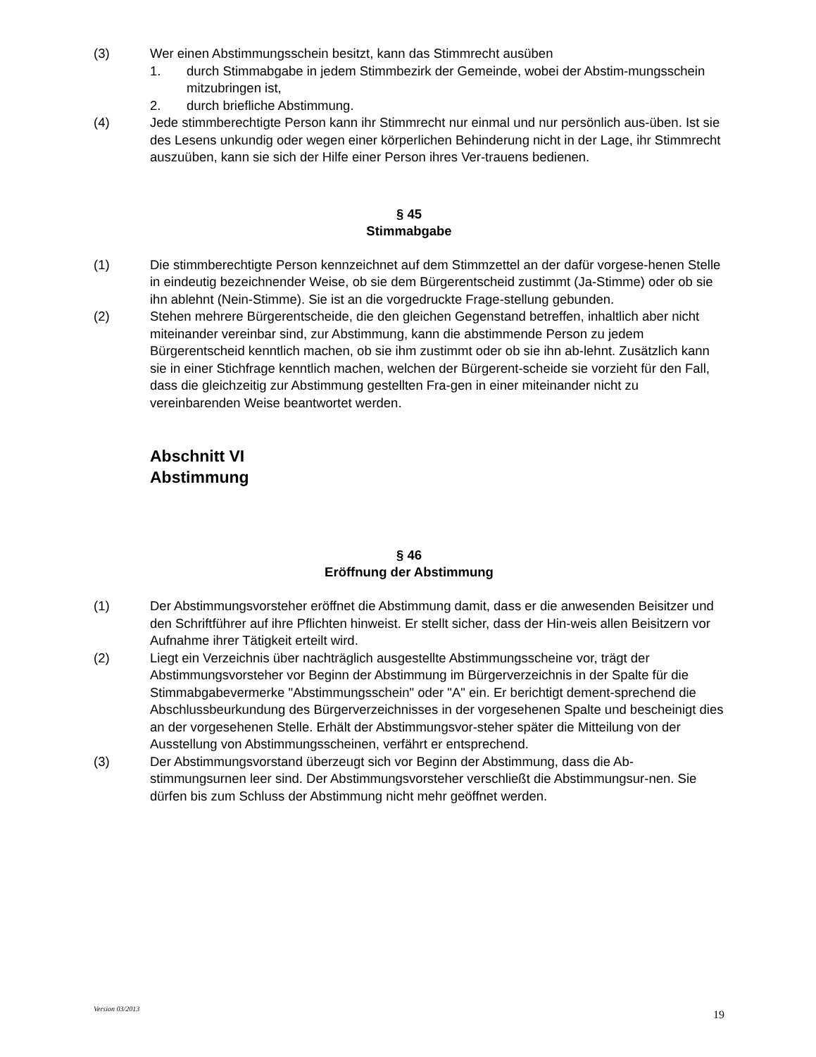(3) Wer einen Abstimmungsschein besitzt, kann das Stimmrecht ausüben
1. durch Stimmabgabe in jedem Stimmbezirk der Gemeinde, wobei der Abstim-mungsschein mitzubringen ist,
2. durch briefliche Abstimmung.
(4) Jede stimmberechtigte Person kann ihr Stimmrecht nur einmal und nur persönlich aus-üben. Ist sie des Lesens unkundig oder wegen einer körperlichen Behinderung nicht in der Lage, ihr Stimmrecht auszuüben, kann sie sich der Hilfe einer Person ihres Ver-trauens bedienen.
§ 45
Stimmabgabe
(1) Die stimmberechtigte Person kennzeichnet auf dem Stimmzettel an der dafür vorgese-henen Stelle in eindeutig bezeichnender Weise, ob sie dem Bürgerentscheid zustimmt (Ja-Stimme) oder ob sie ihn ablehnt (Nein-Stimme). Sie ist an die vorgedruckte Frage-stellung gebunden.
(2) Stehen mehrere Bürgerentscheide, die den gleichen Gegenstand betreffen, inhaltlich aber nicht miteinander vereinbar sind, zur Abstimmung, kann die abstimmende Person zu jedem Bürgerentscheid kenntlich machen, ob sie ihm zustimmt oder ob sie ihn ab-lehnt. Zusätzlich kann sie in einer Stichfrage kenntlich machen, welchen der Bürgerent-scheide sie vorzieht für den Fall, dass die gleichzeitig zur Abstimmung gestellten Fra-gen in einer miteinander nicht zu vereinbarenden Weise beantwortet werden.
Abschnitt VI
Abstimmung
§ 46
Eröffnung der Abstimmung
(1) Der Abstimmungsvorsteher eröffnet die Abstimmung damit, dass er die anwesenden Beisitzer und den Schriftführer auf ihre Pflichten hinweist. Er stellt sicher, dass der Hin-weis allen Beisitzern vor Aufnahme ihrer Tätigkeit erteilt wird.
(2) Liegt ein Verzeichnis über nachträglich ausgestellte Abstimmungsscheine vor, trägt der Abstimmungsvorsteher vor Beginn der Abstimmung im Bürgerverzeichnis in der Spalte für die Stimmabgabevermerke "Abstimmungsschein" oder "A" ein. Er berichtigt dement-sprechend die Abschlussbeurkundung des Bürgerverzeichnisses in der vorgesehenen Spalte und bescheinigt dies an der vorgesehenen Stelle. Erhält der Abstimmungsvor-steher später die Mitteilung von der Ausstellung von Abstimmungsscheinen, verfährt er entsprechend.
(3) Der Abstimmungsvorstand überzeugt sich vor Beginn der Abstimmung, dass die Ab-stimmungsurnen leer sind. Der Abstimmungsvorsteher verschließt die Abstimmungsur-nen. Sie dürfen bis zum Schluss der Abstimmung nicht mehr geöffnet werden.
Version 03/2013 19